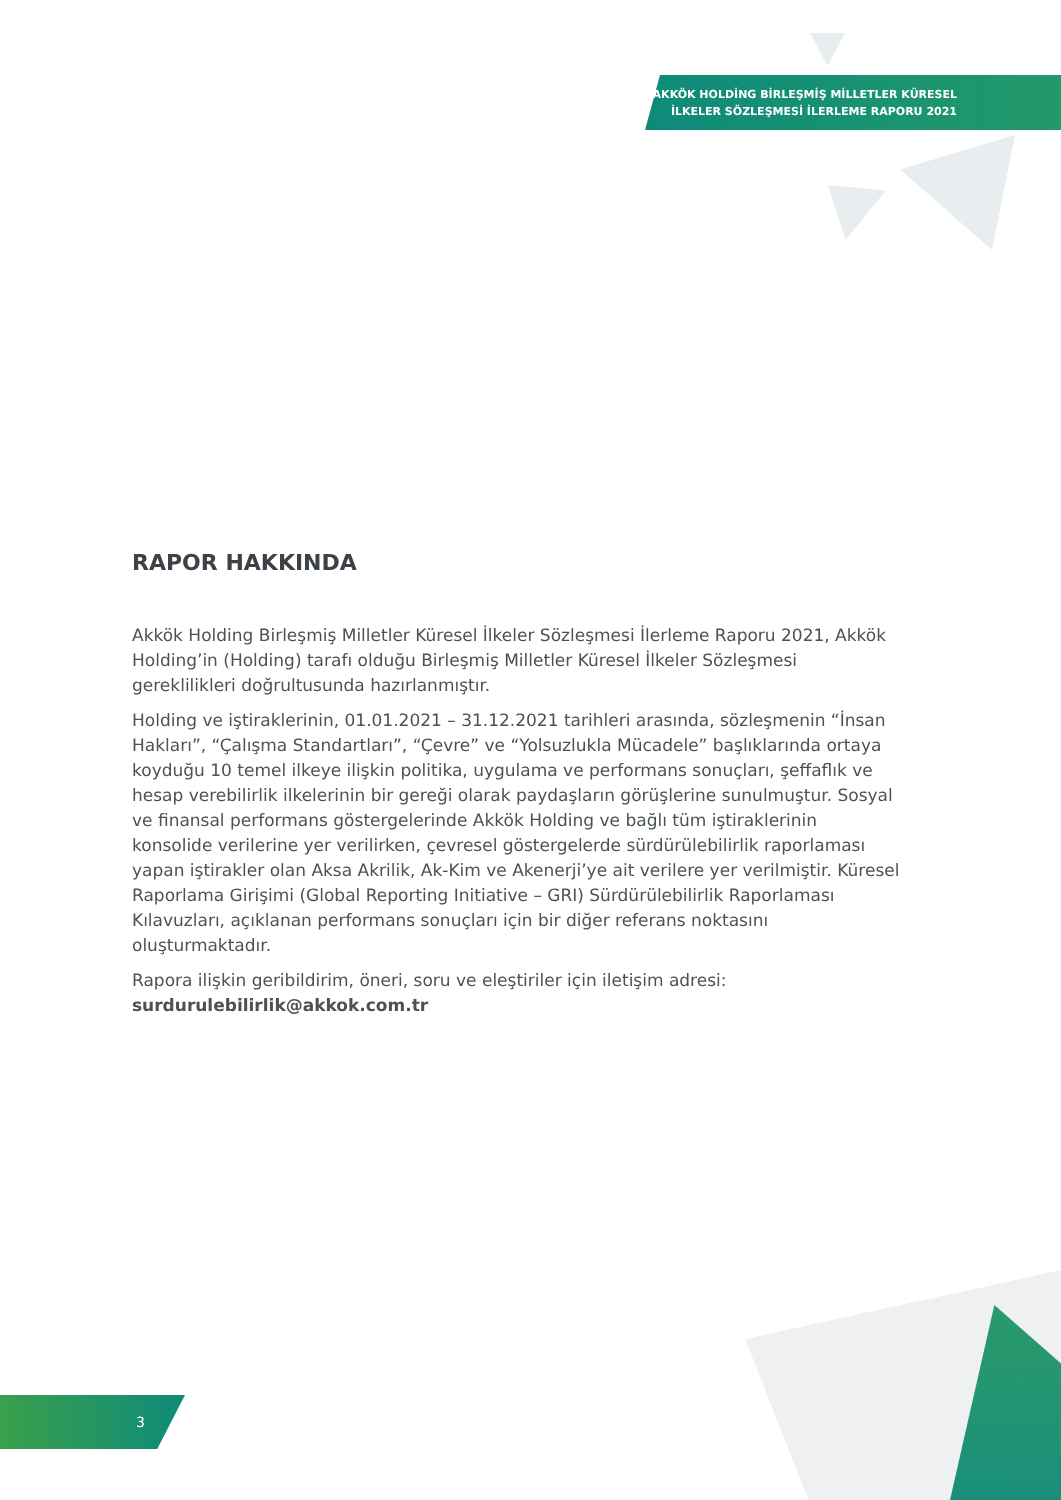AKKÖK HOLDİNG BİRLEŞMİŞ MİLLETLER KÜRESEL
İLKELER SÖZLEŞMESİ İLERLEME RAPORU 2021
RAPOR HAKKINDA
Akkök Holding Birleşmiş Milletler Küresel İlkeler Sözleşmesi İlerleme Raporu 2021, Akkök Holding’in (Holding) tarafı olduğu Birleşmiş Milletler Küresel İlkeler Sözleşmesi gereklilikleri doğrultusunda hazırlanmıştır.
Holding ve iştiraklerinin, 01.01.2021 – 31.12.2021 tarihleri arasında, sözleşmenin “İnsan Hakları”, “Çalışma Standartları”, “Çevre” ve “Yolsuzlukla Mücadele” başlıklarında ortaya koyduğu 10 temel ilkeye ilişkin politika, uygulama ve performans sonuçları, şeffaflık ve hesap verebilirlik ilkelerinin bir gereği olarak paydaşların görüşlerine sunulmuştur. Sosyal ve finansal performans göstergelerinde Akkök Holding ve bağlı tüm iştiraklerinin konsolide verilerine yer verilirken, çevresel göstergelerde sürdürülebilirlik raporlaması yapan iştirakler olan Aksa Akrilik, Ak-Kim ve Akenerji’ye ait verilere yer verilmiştir. Küresel Raporlama Girişimi (Global Reporting Initiative – GRI) Sürdürülebilirlik Raporlaması Kılavuzları, açıklanan performans sonuçları için bir diğer referans noktasını oluşturmaktadır.
Rapora ilişkin geribildirim, öneri, soru ve eleştiriler için iletişim adresi:
surdurulebilirlik@akkok.com.tr
3